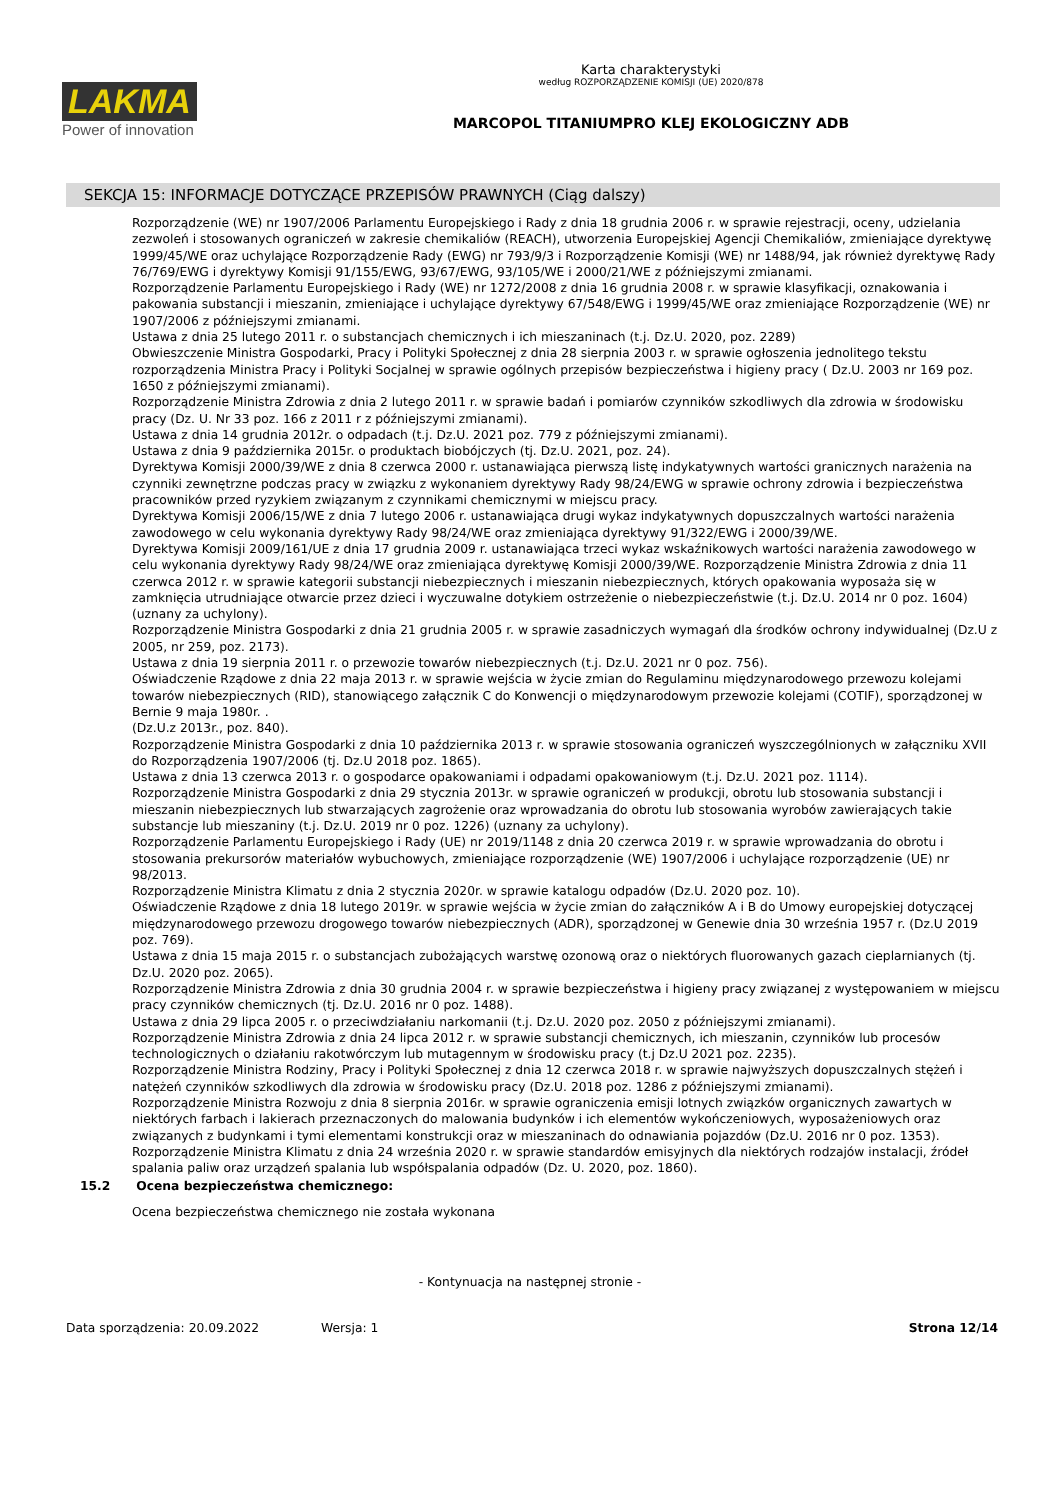LAKMA
Power of innovation
Karta charakterystyki
według ROZPORZĄDZENIE KOMISJI (UE) 2020/878
MARCOPOL TITANIUMPRO KLEJ EKOLOGICZNY ADB
SEKCJA 15: INFORMACJE DOTYCZĄCE PRZEPISÓW PRAWNYCH (Ciąg dalszy)
Rozporządzenie (WE) nr 1907/2006 Parlamentu Europejskiego i Rady z dnia 18 grudnia 2006 r. w sprawie rejestracji, oceny, udzielania zezwoleń i stosowanych ograniczeń w zakresie chemikaliów (REACH), utworzenia Europejskiej Agencji Chemikaliów, zmieniające dyrektywę 1999/45/WE oraz uchylające Rozporządzenie Rady (EWG) nr 793/9/3 i Rozporządzenie Komisji (WE) nr 1488/94, jak również dyrektywę Rady 76/769/EWG i dyrektywy Komisji 91/155/EWG, 93/67/EWG, 93/105/WE i 2000/21/WE z późniejszymi zmianami.
Rozporządzenie Parlamentu Europejskiego i Rady (WE) nr 1272/2008 z dnia 16 grudnia 2008 r. w sprawie klasyfikacji, oznakowania i pakowania substancji i mieszanin, zmieniające i uchylające dyrektywy 67/548/EWG i 1999/45/WE oraz zmieniające Rozporządzenie (WE) nr 1907/2006 z późniejszymi zmianami.
Ustawa z dnia 25 lutego 2011 r. o substancjach chemicznych i ich mieszaninach (t.j. Dz.U. 2020, poz. 2289)
Obwieszczenie Ministra Gospodarki, Pracy i Polityki Społecznej z dnia 28 sierpnia 2003 r. w sprawie ogłoszenia jednolitego tekstu rozporządzenia Ministra Pracy i Polityki Socjalnej w sprawie ogólnych przepisów bezpieczeństwa i higieny pracy ( Dz.U. 2003 nr 169 poz. 1650 z późniejszymi zmianami).
Rozporządzenie Ministra Zdrowia z dnia 2 lutego 2011 r. w sprawie badań i pomiarów czynników szkodliwych dla zdrowia w środowisku pracy (Dz. U. Nr 33 poz. 166 z 2011 r z późniejszymi zmianami).
Ustawa z dnia 14 grudnia 2012r. o odpadach (t.j. Dz.U. 2021 poz. 779 z późniejszymi zmianami).
Ustawa z dnia 9 października 2015r. o produktach biobójczych (tj. Dz.U. 2021, poz. 24).
Dyrektywa Komisji 2000/39/WE z dnia 8 czerwca 2000 r. ustanawiająca pierwszą listę indykatywnych wartości granicznych narażenia na czynniki zewnętrzne podczas pracy w związku z wykonaniem dyrektywy Rady 98/24/EWG w sprawie ochrony zdrowia i bezpieczeństwa pracowników przed ryzykiem związanym z czynnikami chemicznymi w miejscu pracy.
Dyrektywa Komisji 2006/15/WE z dnia 7 lutego 2006 r. ustanawiająca drugi wykaz indykatywnych dopuszczalnych wartości narażenia zawodowego w celu wykonania dyrektywy Rady 98/24/WE oraz zmieniająca dyrektywy 91/322/EWG i 2000/39/WE.
Dyrektywa Komisji 2009/161/UE z dnia 17 grudnia 2009 r. ustanawiająca trzeci wykaz wskaźnikowych wartości narażenia zawodowego w celu wykonania dyrektywy Rady 98/24/WE oraz zmieniająca dyrektywę Komisji 2000/39/WE. Rozporządzenie Ministra Zdrowia z dnia 11 czerwca 2012 r. w sprawie kategorii substancji niebezpiecznych i mieszanin niebezpiecznych, których opakowania wyposaża się w zamknięcia utrudniające otwarcie przez dzieci i wyczuwalne dotykiem ostrzeżenie o niebezpieczeństwie (t.j. Dz.U. 2014 nr 0 poz. 1604)(uznany za uchylony).
Rozporządzenie Ministra Gospodarki z dnia 21 grudnia 2005 r. w sprawie zasadniczych wymagań dla środków ochrony indywidualnej (Dz.U z 2005, nr 259, poz. 2173).
Ustawa z dnia 19 sierpnia 2011 r. o przewozie towarów niebezpiecznych (t.j. Dz.U. 2021 nr 0 poz. 756).
Oświadczenie Rządowe z dnia 22 maja 2013 r. w sprawie wejścia w życie zmian do Regulaminu międzynarodowego przewozu kolejami towarów niebezpiecznych (RID), stanowiącego załącznik C do Konwencji o międzynarodowym przewozie kolejami (COTIF), sporządzonej w Bernie 9 maja 1980r. .
(Dz.U.z 2013r., poz. 840).
Rozporządzenie Ministra Gospodarki z dnia 10 października 2013 r. w sprawie stosowania ograniczeń wyszczególnionych w załączniku XVII do Rozporządzenia 1907/2006 (tj. Dz.U 2018 poz. 1865).
Ustawa z dnia 13 czerwca 2013 r. o gospodarce opakowaniami i odpadami opakowaniowym (t.j. Dz.U. 2021 poz. 1114).
Rozporządzenie Ministra Gospodarki z dnia 29 stycznia 2013r. w sprawie ograniczeń w produkcji, obrotu lub stosowania substancji i mieszanin niebezpiecznych lub stwarzających zagrożenie oraz wprowadzania do obrotu lub stosowania wyrobów zawierających takie substancje lub mieszaniny (t.j. Dz.U. 2019 nr 0 poz. 1226) (uznany za uchylony).
Rozporządzenie Parlamentu Europejskiego i Rady (UE) nr 2019/1148 z dnia 20 czerwca 2019 r. w sprawie wprowadzania do obrotu i stosowania prekursorów materiałów wybuchowych, zmieniające rozporządzenie (WE) 1907/2006 i uchylające rozporządzenie (UE) nr 98/2013.
Rozporządzenie Ministra Klimatu z dnia 2 stycznia 2020r. w sprawie katalogu odpadów (Dz.U. 2020 poz. 10).
Oświadczenie Rządowe z dnia 18 lutego 2019r. w sprawie wejścia w życie zmian do załączników A i B do Umowy europejskiej dotyczącej międzynarodowego przewozu drogowego towarów niebezpiecznych (ADR), sporządzonej w Genewie dnia 30 września 1957 r. (Dz.U 2019 poz. 769).
Ustawa z dnia 15 maja 2015 r. o substancjach zubożających warstwę ozonową oraz o niektórych fluorowanych gazach cieplarnianych (tj. Dz.U. 2020 poz. 2065).
Rozporządzenie Ministra Zdrowia z dnia 30 grudnia 2004 r. w sprawie bezpieczeństwa i higieny pracy związanej z występowaniem w miejscu pracy czynników chemicznych (tj. Dz.U. 2016 nr 0 poz. 1488).
Ustawa z dnia 29 lipca 2005 r. o przeciwdziałaniu narkomanii (t.j. Dz.U. 2020 poz. 2050 z późniejszymi zmianami).
Rozporządzenie Ministra Zdrowia z dnia 24 lipca 2012 r. w sprawie substancji chemicznych, ich mieszanin, czynników lub procesów technologicznych o działaniu rakotwórczym lub mutagennym w środowisku pracy (t.j Dz.U 2021 poz. 2235).
Rozporządzenie Ministra Rodziny, Pracy i Polityki Społecznej z dnia 12 czerwca 2018 r. w sprawie najwyższych dopuszczalnych stężeń i natężeń czynników szkodliwych dla zdrowia w środowisku pracy (Dz.U. 2018 poz. 1286 z późniejszymi zmianami).
Rozporządzenie Ministra Rozwoju z dnia 8 sierpnia 2016r. w sprawie ograniczenia emisji lotnych związków organicznych zawartych w niektórych farbach i lakierach przeznaczonych do malowania budynków i ich elementów wykończeniowych, wyposażeniowych oraz związanych z budynkami i tymi elementami konstrukcji oraz w mieszaninach do odnawiania pojazdów (Dz.U. 2016 nr 0 poz. 1353).
Rozporządzenie Ministra Klimatu z dnia 24 września 2020 r. w sprawie standardów emisyjnych dla niektórych rodzajów instalacji, źródeł spalania paliw oraz urządzeń spalania lub współspalania odpadów (Dz. U. 2020, poz. 1860).
15.2 Ocena bezpieczeństwa chemicznego:
Ocena bezpieczeństwa chemicznego nie została wykonana
- Kontynuacja na następnej stronie -
Data sporządzenia: 20.09.2022 Wersja: 1 Strona 12/14